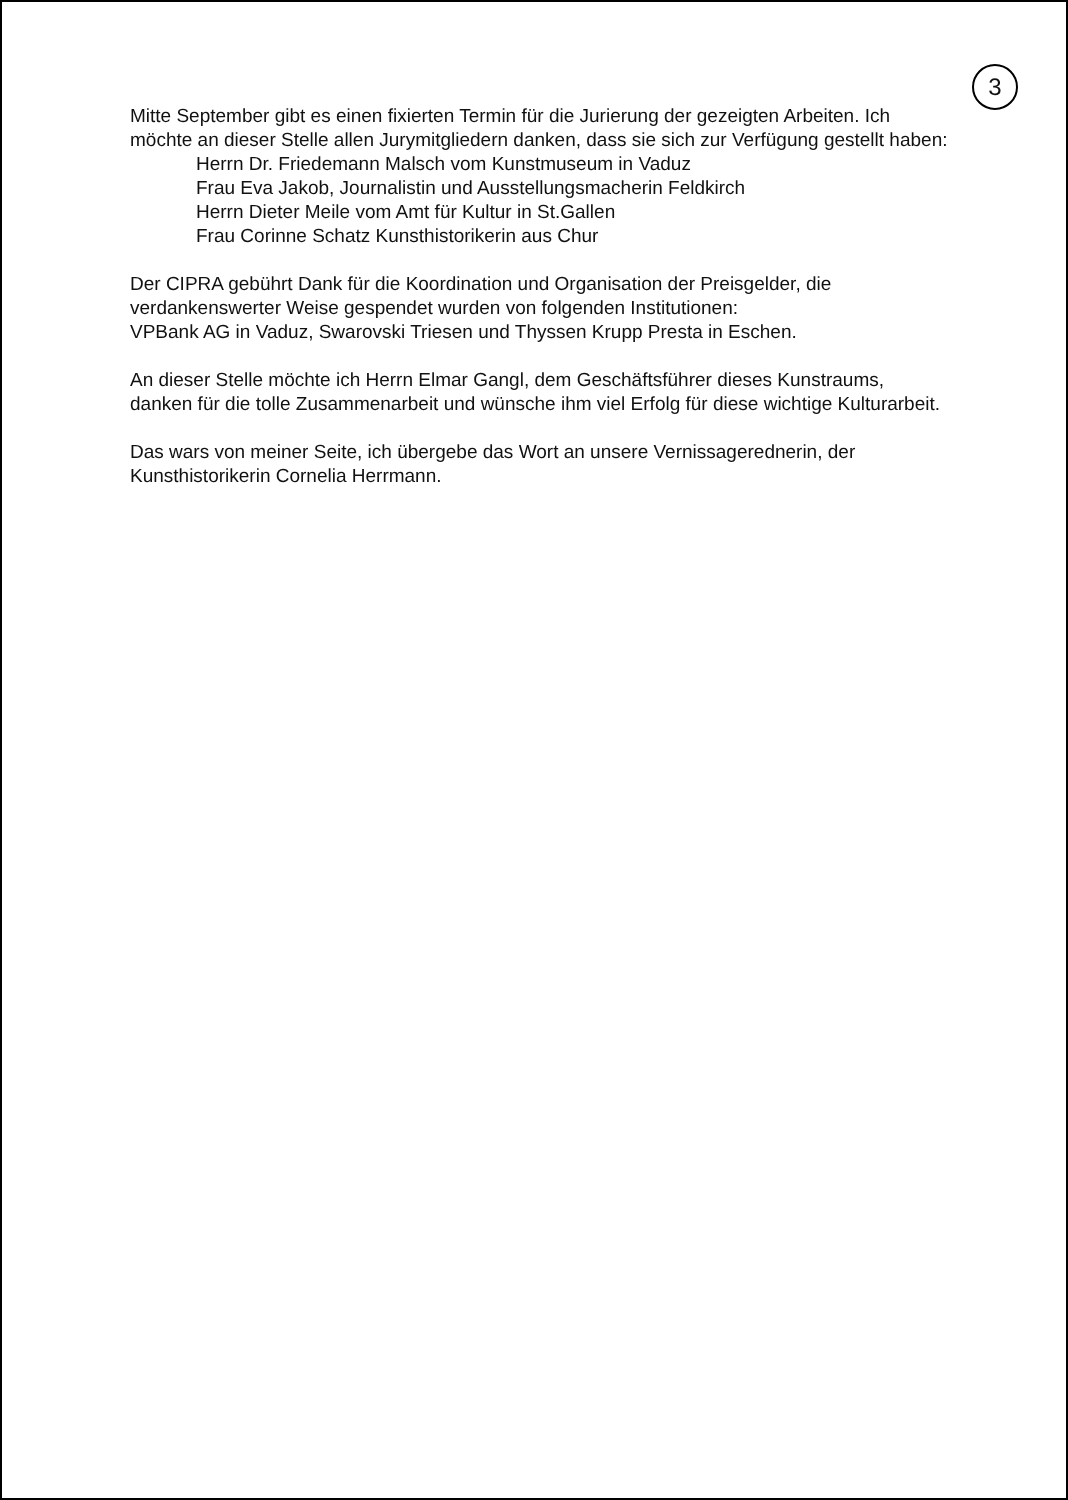3
Mitte September gibt es einen fixierten Termin für die Jurierung der gezeigten Arbeiten. Ich möchte an dieser Stelle allen Jurymitgliedern danken, dass sie sich zur Verfügung gestellt haben:
Herrn Dr. Friedemann Malsch vom Kunstmuseum in Vaduz
Frau Eva Jakob, Journalistin und Ausstellungsmacherin Feldkirch
Herrn Dieter Meile vom Amt für Kultur in St.Gallen
Frau Corinne Schatz Kunsthistorikerin aus Chur
Der CIPRA gebührt Dank für die Koordination und Organisation der Preisgelder, die verdankenswerter Weise gespendet wurden von folgenden Institutionen:
VPBank AG in Vaduz, Swarovski Triesen und Thyssen Krupp Presta in Eschen.
An dieser Stelle möchte ich Herrn Elmar Gangl, dem Geschäftsführer dieses Kunstraums, danken für die tolle Zusammenarbeit und wünsche ihm viel Erfolg für diese wichtige Kulturarbeit.
Das wars von meiner Seite, ich übergebe das Wort an unsere Vernissagerednerin, der Kunsthistorikerin Cornelia Herrmann.